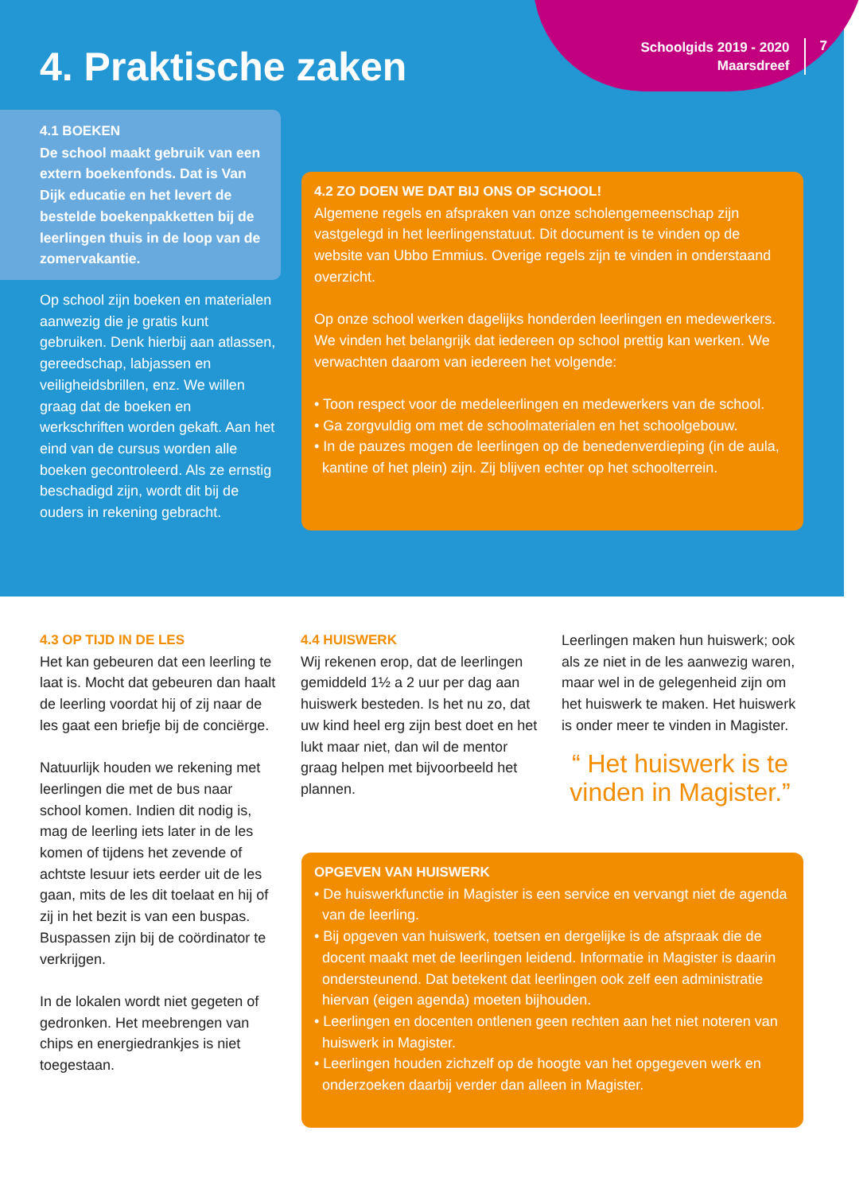Schoolgids 2019 - 2020
Maarsdreef
7
4. Praktische zaken
4.1 BOEKEN
De school maakt gebruik van een extern boekenfonds. Dat is Van Dijk educatie en het levert de bestelde boekenpakketten bij de leerlingen thuis in de loop van de zomervakantie.
Op school zijn boeken en materialen aanwezig die je gratis kunt gebruiken. Denk hierbij aan atlassen, gereed­schap, labjassen en veiligheids­brillen, enz. We willen graag dat de boeken en werkschriften worden gekaft. Aan het eind van de cursus worden alle boeken gecontroleerd. Als ze ernstig beschadigd zijn, wordt dit bij de ouders in rekening gebracht.
4.2 ZO DOEN WE DAT BIJ ONS OP SCHOOL!
Algemene regels en afspraken van onze scholengemeenschap zijn vastgelegd in het leerlingenstatuut. Dit document is te vinden op de website van Ubbo Emmius. Overige regels zijn te vinden in onderstaand overzicht.
Op onze school werken dagelijks honderden leerlingen en mede­werkers. We vinden het belangrijk dat iedereen op school prettig kan werken. We verwachten daarom van iedereen het volgende:
• Toon respect voor de medeleerlingen en medewerkers van de school.
• Ga zorgvuldig om met de schoolmaterialen en het schoolgebouw.
• In de pauzes mogen de leerlingen op de benedenverdieping (in de aula, kantine of het plein) zijn. Zij blijven echter op het schoolterrein.
4.3 OP TIJD IN DE LES
Het kan gebeuren dat een leerling te laat is. Mocht dat gebeuren dan haalt de leerling voordat hij of zij naar de les gaat een briefje bij de conciërge.
Natuurlijk houden we rekening met leerlingen die met de bus naar school komen. Indien dit nodig is, mag de leerling iets later in de les komen of tijdens het zevende of achtste lesuur iets eerder uit de les gaan, mits de les dit toelaat en hij of zij in het bezit is van een buspas. Bus­passen zijn bij de coördinator te verkrijgen.
In de lokalen wordt niet gegeten of gedronken. Het meebrengen van chips en energiedrankjes is niet toegestaan.
4.4 HUISWERK
Wij rekenen erop, dat de leerlingen gemiddeld 1½ a 2 uur per dag aan huiswerk besteden. Is het nu zo, dat uw kind heel erg zijn best doet en het lukt maar niet, dan wil de mentor graag helpen met bijvoorbeeld het plannen.
Leerlingen maken hun huiswerk; ook als ze niet in de les aanwezig waren, maar wel in de gelegen­heid zijn om het huiswerk te maken. Het huiswerk is onder meer te vinden in Magister.
“ Het huiswerk is te vinden in Magister.”
OPGEVEN VAN HUISWERK
• De huiswerkfunctie in Magister is een service en vervangt niet de agenda van de leerling.
• Bij opgeven van huiswerk, toetsen en dergelijke is de afspraak die de docent maakt met de leerlingen leidend. Informatie in Magister is daarin ondersteunend. Dat betekent dat leerlingen ook zelf een administratie hiervan (eigen agenda) moeten bijhouden.
• Leerlingen en docenten ontlenen geen rechten aan het niet noteren van huiswerk in Magister.
• Leerlingen houden zichzelf op de hoogte van het opgegeven werk en onderzoeken daarbij verder dan alleen in Magister.